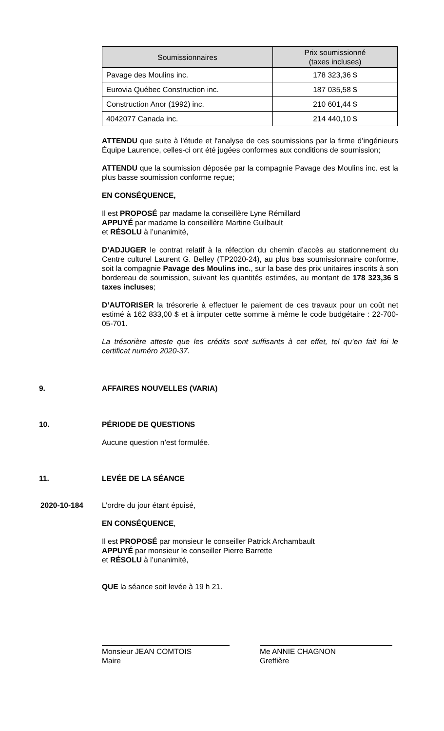| Soumissionnaires | Prix soumissionné (taxes incluses) |
| --- | --- |
| Pavage des Moulins inc. | 178 323,36 $ |
| Eurovia Québec Construction inc. | 187 035,58 $ |
| Construction Anor (1992) inc. | 210 601,44 $ |
| 4042077 Canada inc. | 214 440,10 $ |
ATTENDU que suite à l'étude et l'analyse de ces soumissions par la firme d’ingénieurs Équipe Laurence, celles-ci ont été jugées conformes aux conditions de soumission;
ATTENDU que la soumission déposée par la compagnie Pavage des Moulins inc. est la plus basse soumission conforme reçue;
EN CONSÉQUENCE,
Il est PROPOSÉ par madame la conseillère Lyne Rémillard
APPUYÉ par madame la conseillère Martine Guilbault
et RÉSOLU à l’unanimité,
D’ADJUGER le contrat relatif à la réfection du chemin d’accès au stationnement du Centre culturel Laurent G. Belley (TP2020-24), au plus bas soumissionnaire conforme, soit la compagnie Pavage des Moulins inc., sur la base des prix unitaires inscrits à son bordereau de soumission, suivant les quantités estimées, au montant de 178 323,36 $ taxes incluses;
D’AUTORISER la trésorerie à effectuer le paiement de ces travaux pour un coût net estimé à 162 833,00 $ et à imputer cette somme à même le code budgétaire : 22-700-05-701.
La trésorière atteste que les crédits sont suffisants à cet effet, tel qu’en fait foi le certificat numéro 2020-37.
9. AFFAIRES NOUVELLES (VARIA)
10. PÉRIODE DE QUESTIONS
Aucune question n’est formulée.
11. LEVÉE DE LA SÉANCE
2020-10-184
L’ordre du jour étant épuisé,
EN CONSÉQUENCE,
Il est PROPOSÉ par monsieur le conseiller Patrick Archambault
APPUYÉ par monsieur le conseiller Pierre Barrette
et RÉSOLU à l’unanimité,
QUE la séance soit levée à 19 h 21.
Monsieur JEAN COMTOIS
Maire
Me ANNIE CHAGNON
Greffière